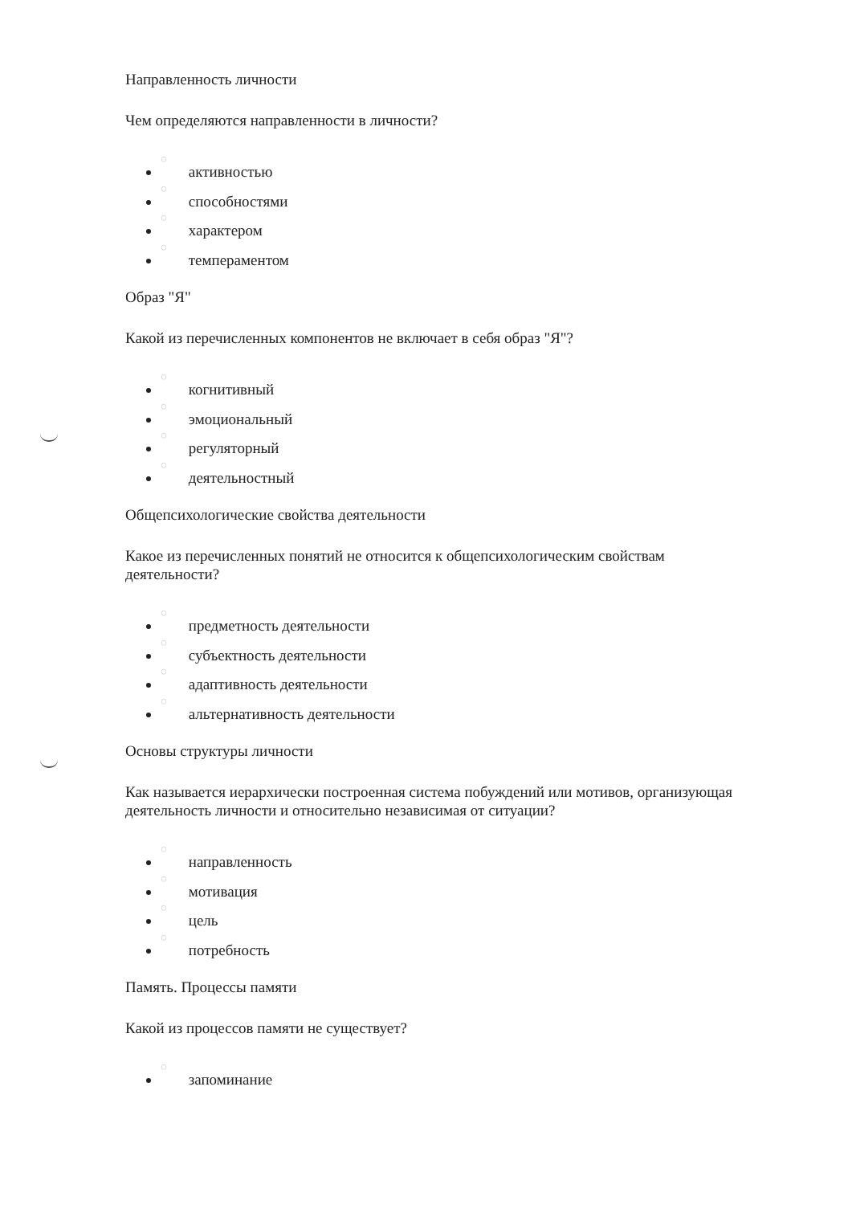Направленность личности
Чем определяются направленности в личности?
◌ активностью
◌ способностями
◌ характером
◌ темпераментом
Образ "Я"
Какой из перечисленных компонентов не включает в себя образ "Я"?
◌ когнитивный
◌ эмоциональный
◌ регуляторный
◌ деятельностный
Общепсихологические свойства деятельности
Какое из перечисленных понятий не относится к общепсихологическим свойствам деятельности?
◌ предметность деятельности
◌ субъектность деятельности
◌ адаптивность деятельности
◌ альтернативность деятельности
Основы структуры личности
Как называется иерархически построенная система побуждений или мотивов, организующая деятельность личности и относительно независимая от ситуации?
◌ направленность
◌ мотивация
◌ цель
◌ потребность
Память. Процессы памяти
Какой из процессов памяти не существует?
◌ запоминание